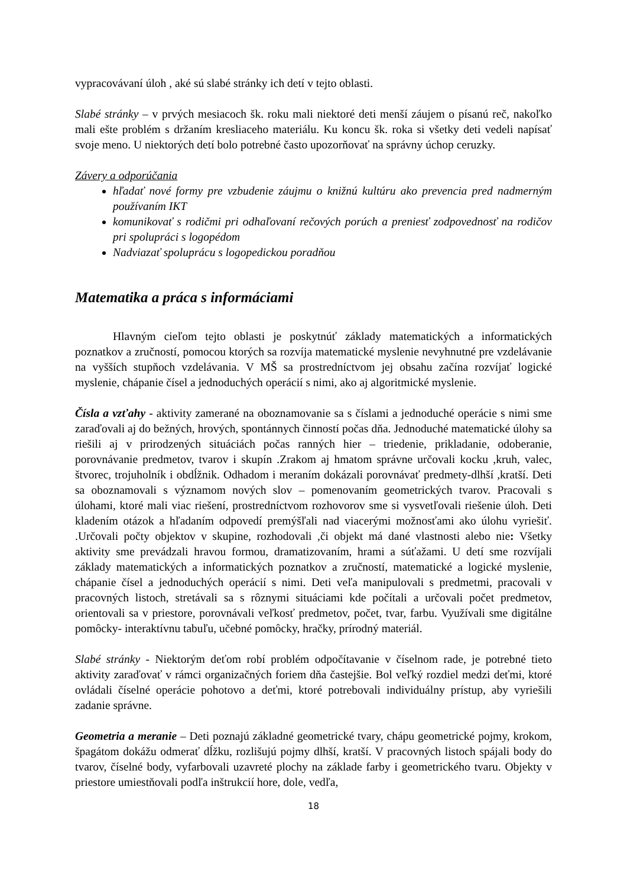vypracovávaní úloh , aké sú slabé stránky ich detí v tejto oblasti.
Slabé stránky – v prvých mesiacoch šk. roku mali niektoré deti menší záujem o písanú reč, nakoľko mali ešte problém s držaním kresliaceho materiálu. Ku koncu šk. roka si všetky deti vedeli napísať svoje meno. U niektorých detí bolo potrebné často upozorňovať na správny úchop ceruzky.
Závery a odporúčania
hľadať nové formy pre vzbudenie záujmu o knižnú kultúru ako prevencia pred nadmerným používaním IKT
komunikovať s rodičmi pri odhaľovaní rečových porúch a preniesť zodpovednosť na rodičov pri spolupráci s logopédom
Nadviazať spoluprácu s logopedickou poradňou
Matematika a práca s informáciami
Hlavným cieľom tejto oblasti je poskytnúť základy matematických a informatických poznatkov a zručností, pomocou ktorých sa rozvíja matematické myslenie nevyhnutné pre vzdelávanie na vyšších stupňoch vzdelávania. V MŠ sa prostredníctvom jej obsahu začína rozvíjať logické myslenie, chápanie čísel a jednoduchých operácií s nimi, ako aj algoritmické myslenie.
Čísla a vzťahy - aktivity zamerané na oboznamovanie sa s číslami a jednoduché operácie s nimi sme zaraďovali aj do bežných, hrových, spontánnych činností počas dňa. Jednoduché matematické úlohy sa riešili aj v prirodzených situáciách počas ranných hier – triedenie, prikladanie, odoberanie, porovnávanie predmetov, tvarov i skupín .Zrakom aj hmatom správne určovali kocku ,kruh, valec, štvorec, trojuholník i obdĺžnik. Odhadom i meraním dokázali porovnávať predmety-dlhší ,kratší. Deti sa oboznamovali s významom nových slov – pomenovaním geometrických tvarov. Pracovali s úlohami, ktoré mali viac riešení, prostredníctvom rozhovorov sme si vysvetľovali riešenie úloh. Deti kladením otázok a hľadaním odpovedí premýšľali nad viacerými možnosťami ako úlohu vyriešiť. .Určovali počty objektov v skupine, rozhodovali ,či objekt má dané vlastnosti alebo nie: Všetky aktivity sme prevádzali hravou formou, dramatizovaním, hrami a súťažami. U detí sme rozvíjali základy matematických a informatických poznatkov a zručností, matematické a logické myslenie, chápanie čísel a jednoduchých operácií s nimi. Deti veľa manipulovali s predmetmi, pracovali v pracovných listoch, stretávali sa s rôznymi situáciami kde počítali a určovali počet predmetov, orientovali sa v priestore, porovnávali veľkosť predmetov, počet, tvar, farbu. Využívali sme digitálne pomôcky- interaktívnu tabuľu, učebné pomôcky, hračky, prírodný materiál.
Slabé stránky - Niektorým deťom robí problém odpočítavanie v číselnom rade, je potrebné tieto aktivity zaraďovať v rámci organizačných foriem dňa častejšie. Bol veľký rozdiel medzi deťmi, ktoré ovládali číselné operácie pohotovo a deťmi, ktoré potrebovali individuálny prístup, aby vyriešili zadanie správne.
Geometria a meranie – Deti poznajú základné geometrické tvary, chápu geometrické pojmy, krokom, špagátom dokážu odmerať dĺžku, rozlišujú pojmy dlhší, kratší. V pracovných listoch spájali body do tvarov, číselné body, vyfarbovali uzavreté plochy na základe farby i geometrického tvaru. Objekty v priestore umiestňovali podľa inštrukcií hore, dole, vedľa,
18